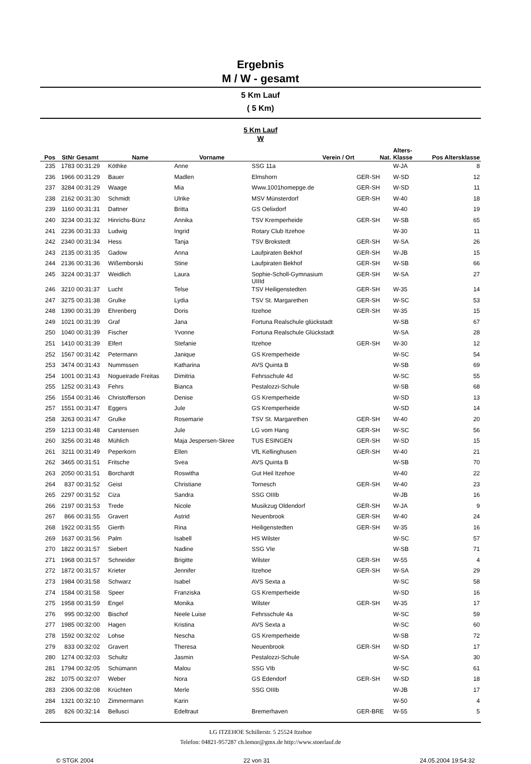Ergebnis
M / W - gesamt
5 Km Lauf
( 5 Km)
5 Km Lauf
W
| Pos | StNr | Gesamt | Name | Vorname | Verein / Ort | Nat. | Alters- Klasse | Pos Altersklasse |
| --- | --- | --- | --- | --- | --- | --- | --- | --- |
| 235 | 1783 | 00:31:29 | Köthke | Anne | SSG 11a | | W-JA | 8 |
| 236 | 1966 | 00:31:29 | Bauer | Madlen | Elmshorn | GER-SH | W-SD | 12 |
| 237 | 3284 | 00:31:29 | Waage | Mia | Www.1001homepge.de | GER-SH | W-SD | 11 |
| 238 | 2162 | 00:31:30 | Schmidt | Ulrike | MSV Münsterdorf | GER-SH | W-40 | 18 |
| 239 | 1160 | 00:31:31 | Dattner | Britta | GS Oelixdorf | | W-40 | 19 |
| 240 | 3234 | 00:31:32 | Hinrichs-Bünz | Annika | TSV Kremperheide | GER-SH | W-SB | 65 |
| 241 | 2236 | 00:31:33 | Ludwig | Ingrid | Rotary Club Itzehoe | | W-30 | 11 |
| 242 | 2340 | 00:31:34 | Hess | Tanja | TSV Brokstedt | GER-SH | W-SA | 26 |
| 243 | 2135 | 00:31:35 | Gadow | Anna | Laufpiraten Bekhof | GER-SH | W-JB | 15 |
| 244 | 2136 | 00:31:36 | Wißemborski | Stine | Laufpiraten Bekhof | GER-SH | W-SB | 66 |
| 245 | 3224 | 00:31:37 | Weidlich | Laura | Sophie-Scholl-Gymnasium UIIId | GER-SH | W-SA | 27 |
| 246 | 3210 | 00:31:37 | Lucht | Telse | TSV Heiligenstedten | GER-SH | W-35 | 14 |
| 247 | 3275 | 00:31:38 | Grulke | Lydia | TSV St. Margarethen | GER-SH | W-SC | 53 |
| 248 | 1390 | 00:31:39 | Ehrenberg | Doris | Itzehoe | GER-SH | W-35 | 15 |
| 249 | 1021 | 00:31:39 | Graf | Jana | Fortuna Realschule glückstadt | | W-SB | 67 |
| 250 | 1040 | 00:31:39 | Fischer | Yvonne | Fortuna Realschule Glückstadt | | W-SA | 28 |
| 251 | 1410 | 00:31:39 | Elfert | Stefanie | Itzehoe | GER-SH | W-30 | 12 |
| 252 | 1567 | 00:31:42 | Petermann | Janique | GS Kremperheide | | W-SC | 54 |
| 253 | 3474 | 00:31:43 | Nummssen | Katharina | AVS Quinta B | | W-SB | 69 |
| 254 | 1001 | 00:31:43 | Nogueirade Freitas | Dimitria | Fehrsschule 4d | | W-SC | 55 |
| 255 | 1252 | 00:31:43 | Fehrs | Bianca | Pestalozzi-Schule | | W-SB | 68 |
| 256 | 1554 | 00:31:46 | Christofferson | Denise | GS Kremperheide | | W-SD | 13 |
| 257 | 1551 | 00:31:47 | Eggers | Jule | GS Kremperheide | | W-SD | 14 |
| 258 | 3263 | 00:31:47 | Grulke | Rosemarie | TSV St. Margarethen | GER-SH | W-40 | 20 |
| 259 | 1213 | 00:31:48 | Carstensen | Jule | LG vom Hang | GER-SH | W-SC | 56 |
| 260 | 3256 | 00:31:48 | Mühlich | Maja Jespersen-Skree | TUS ESINGEN | GER-SH | W-SD | 15 |
| 261 | 3211 | 00:31:49 | Peperkorn | Ellen | VfL Kellinghusen | GER-SH | W-40 | 21 |
| 262 | 3465 | 00:31:51 | Fritsche | Svea | AVS Quinta B | | W-SB | 70 |
| 263 | 2050 | 00:31:51 | Borchardt | Roswitha | Gut Heil Itzehoe | | W-40 | 22 |
| 264 | 837 | 00:31:52 | Geist | Christiane | Tornesch | GER-SH | W-40 | 23 |
| 265 | 2297 | 00:31:52 | Ciza | Sandra | SSG OIIIb | | W-JB | 16 |
| 266 | 2197 | 00:31:53 | Trede | Nicole | Musikzug Oldendorf | GER-SH | W-JA | 9 |
| 267 | 866 | 00:31:55 | Gravert | Astrid | Neuenbrook | GER-SH | W-40 | 24 |
| 268 | 1922 | 00:31:55 | Gierth | Rina | Heiligenstedten | GER-SH | W-35 | 16 |
| 269 | 1637 | 00:31:56 | Palm | Isabell | HS Wilster | | W-SC | 57 |
| 270 | 1822 | 00:31:57 | Siebert | Nadine | SSG VIe | | W-SB | 71 |
| 271 | 1968 | 00:31:57 | Schneider | Brigitte | Wilster | GER-SH | W-55 | 4 |
| 272 | 1872 | 00:31:57 | Krieter | Jennifer | Itzehoe | GER-SH | W-SA | 29 |
| 273 | 1984 | 00:31:58 | Schwarz | Isabel | AVS Sexta a | | W-SC | 58 |
| 274 | 1584 | 00:31:58 | Speer | Franziska | GS Kremperheide | | W-SD | 16 |
| 275 | 1958 | 00:31:59 | Engel | Monika | Wilster | GER-SH | W-35 | 17 |
| 276 | 995 | 00:32:00 | Bischof | Neele Luise | Fehrsschule 4a | | W-SC | 59 |
| 277 | 1985 | 00:32:00 | Hagen | Kristina | AVS Sexta a | | W-SC | 60 |
| 278 | 1592 | 00:32:02 | Lohse | Nescha | GS Kremperheide | | W-SB | 72 |
| 279 | 833 | 00:32:02 | Gravert | Theresa | Neuenbrook | GER-SH | W-SD | 17 |
| 280 | 1274 | 00:32:03 | Schultz | Jasmin | Pestalozzi-Schule | | W-SA | 30 |
| 281 | 1794 | 00:32:05 | Schümann | Malou | SSG VIb | | W-SC | 61 |
| 282 | 1075 | 00:32:07 | Weber | Nora | GS Edendorf | GER-SH | W-SD | 18 |
| 283 | 2306 | 00:32:08 | Krüchten | Merle | SSG OIIIb | | W-JB | 17 |
| 284 | 1321 | 00:32:10 | Zimmermann | Karin | | | W-50 | 4 |
| 285 | 826 | 00:32:14 | Bellusci | Edeltraut | Bremerhaven | GER-BRE | W-55 | 5 |
LG ITZEHOE Schillerstr. 5 25524 Itzehoe
Telefon: 04821-957287 ch.lemor@gmx.de http://www.stoerlauf.de
© STGK 2004 22 von 31 24.05.2004 19:54:32